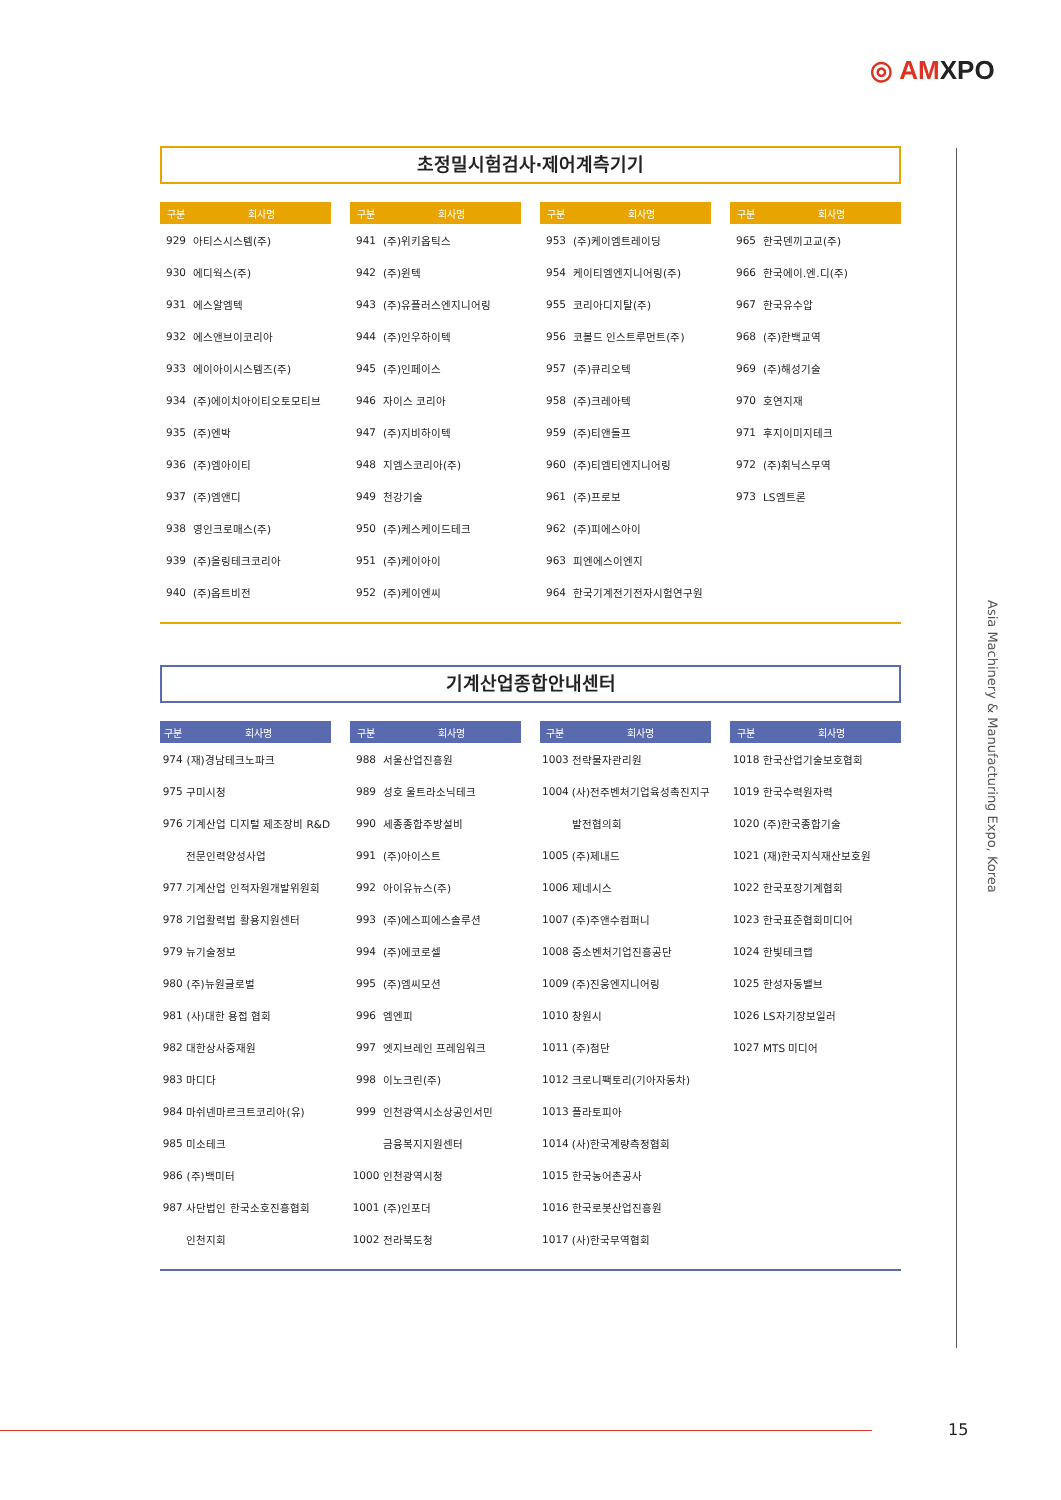◎ AMXPO
초정밀시험검사·제어계측기기
| 구분 | 회사명 |
| --- | --- |
| 929 | 아티스시스템(주) |
| 930 | 에디웍스(주) |
| 931 | 에스알엠텍 |
| 932 | 에스앤브이코리아 |
| 933 | 에이아이시스템즈(주) |
| 934 | (주)에이치아이티오토모티브 |
| 935 | (주)엔박 |
| 936 | (주)엠아이티 |
| 937 | (주)엠앤디 |
| 938 | 영인크로매스(주) |
| 939 | (주)올링테크코리아 |
| 940 | (주)옵트비전 |
| 구분 | 회사명 |
| --- | --- |
| 941 | (주)위키옵틱스 |
| 942 | (주)윈텍 |
| 943 | (주)유플러스엔지니어링 |
| 944 | (주)인우하이텍 |
| 945 | (주)인페이스 |
| 946 | 자이스 코리아 |
| 947 | (주)지비하이텍 |
| 948 | 지엠스코리아(주) |
| 949 | 천강기술 |
| 950 | (주)케스케이드테크 |
| 951 | (주)케이아이 |
| 952 | (주)케이엔씨 |
| 구분 | 회사명 |
| --- | --- |
| 953 | (주)케이엠트레이딩 |
| 954 | 케이티엠엔지니어링(주) |
| 955 | 코리아디지탈(주) |
| 956 | 코볼드 인스트루먼트(주) |
| 957 | (주)큐리오텍 |
| 958 | (주)크레아텍 |
| 959 | (주)티앤돌프 |
| 960 | (주)티엠티엔지니어링 |
| 961 | (주)프로보 |
| 962 | (주)피에스아이 |
| 963 | 피엔에스이엔지 |
| 964 | 한국기계전기전자시험연구원 |
| 구분 | 회사명 |
| --- | --- |
| 965 | 한국덴끼고교(주) |
| 966 | 한국에이.엔.디(주) |
| 967 | 한국유수압 |
| 968 | (주)한백교역 |
| 969 | (주)해성기술 |
| 970 | 호연지재 |
| 971 | 후지이미지테크 |
| 972 | (주)휘닉스무역 |
| 973 | LS엠트론 |
기계산업종합안내센터
| 구분 | 회사명 |
| --- | --- |
| 974 | (재)경남테크노파크 |
| 975 | 구미시청 |
| 976 | 기계산업 디지털 제조장비 R&D |
| | 전문인력양성사업 |
| 977 | 기계산업 인적자원개발위원회 |
| 978 | 기업활력법 활용지원센터 |
| 979 | 뉴기술정보 |
| 980 | (주)뉴원글로벌 |
| 981 | (사)대한 용접 협회 |
| 982 | 대한상사중재원 |
| 983 | 마디다 |
| 984 | 마쉬넨마르크트코리아(유) |
| 985 | 미소테크 |
| 986 | (주)백미터 |
| 987 | 사단법인 한국소호진흥협회 |
| | 인천지회 |
| 구분 | 회사명 |
| --- | --- |
| 988 | 서울산업진흥원 |
| 989 | 성호 울트라소닉테크 |
| 990 | 세종종합주방설비 |
| 991 | (주)아이스트 |
| 992 | 아이유뉴스(주) |
| 993 | (주)에스피에스솔루션 |
| 994 | (주)에코로셀 |
| 995 | (주)엠씨모션 |
| 996 | 엠엔피 |
| 997 | 엣지브레인 프레임워크 |
| 998 | 이노크린(주) |
| 999 | 인천광역시소상공인서민 |
| | 금융복지지원센터 |
| 1000 | 인천광역시청 |
| 1001 | (주)인포더 |
| 1002 | 전라북도청 |
| 구분 | 회사명 |
| --- | --- |
| 1003 | 전략물자관리원 |
| 1004 | (사)전주벤처기업육성촉진지구 |
| | 발전협의회 |
| 1005 | (주)제내드 |
| 1006 | 제네시스 |
| 1007 | (주)주앤수컴퍼니 |
| 1008 | 중소벤처기업진흥공단 |
| 1009 | (주)진웅엔지니어링 |
| 1010 | 창원시 |
| 1011 | (주)첨단 |
| 1012 | 크로니팩토리(기아자동차) |
| 1013 | 플라토피아 |
| 1014 | (사)한국계량측정협회 |
| 1015 | 한국농어촌공사 |
| 1016 | 한국로봇산업진흥원 |
| 1017 | (사)한국무역협회 |
| 구분 | 회사명 |
| --- | --- |
| 1018 | 한국산업기술보호협회 |
| 1019 | 한국수력원자력 |
| 1020 | (주)한국종합기술 |
| 1021 | (재)한국지식재산보호원 |
| 1022 | 한국포장기계협회 |
| 1023 | 한국표준협회미디어 |
| 1024 | 한빛테크랩 |
| 1025 | 한성자동밸브 |
| 1026 | LS자기장보일러 |
| 1027 | MTS 미디어 |
Asia Machinery & Manufacturing Expo, Korea
15